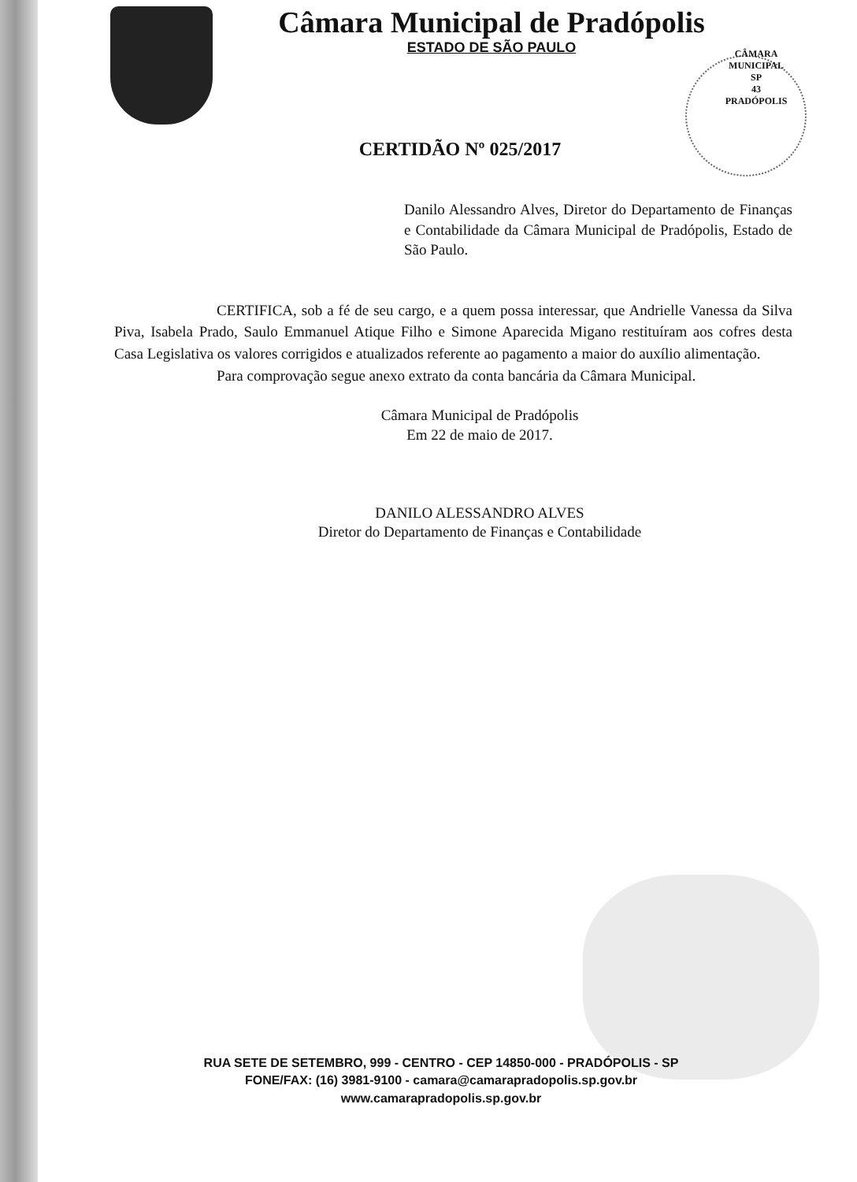Câmara Municipal de Pradópolis
ESTADO DE SÃO PAULO
CÂMARA MUNICIPAL
SP
43
PRADÓPOLIS
CERTIDÃO Nº 025/2017
Danilo Alessandro Alves, Diretor do Departamento de Finanças e Contabilidade da Câmara Municipal de Pradópolis, Estado de São Paulo.
CERTIFICA, sob a fé de seu cargo, e a quem possa interessar, que Andrielle Vanessa da Silva Piva, Isabela Prado, Saulo Emmanuel Atique Filho e Simone Aparecida Migano restituíram aos cofres desta Casa Legislativa os valores corrigidos e atualizados referente ao pagamento a maior do auxílio alimentação.
Para comprovação segue anexo extrato da conta bancária da Câmara Municipal.
Câmara Municipal de Pradópolis
Em 22 de maio de 2017.
DANILO ALESSANDRO ALVES
Diretor do Departamento de Finanças e Contabilidade
RUA SETE DE SETEMBRO, 999 - CENTRO - CEP 14850-000 - PRADÓPOLIS - SP
FONE/FAX: (16) 3981-9100 - camara@camarapradopolis.sp.gov.br
www.camarapradopolis.sp.gov.br